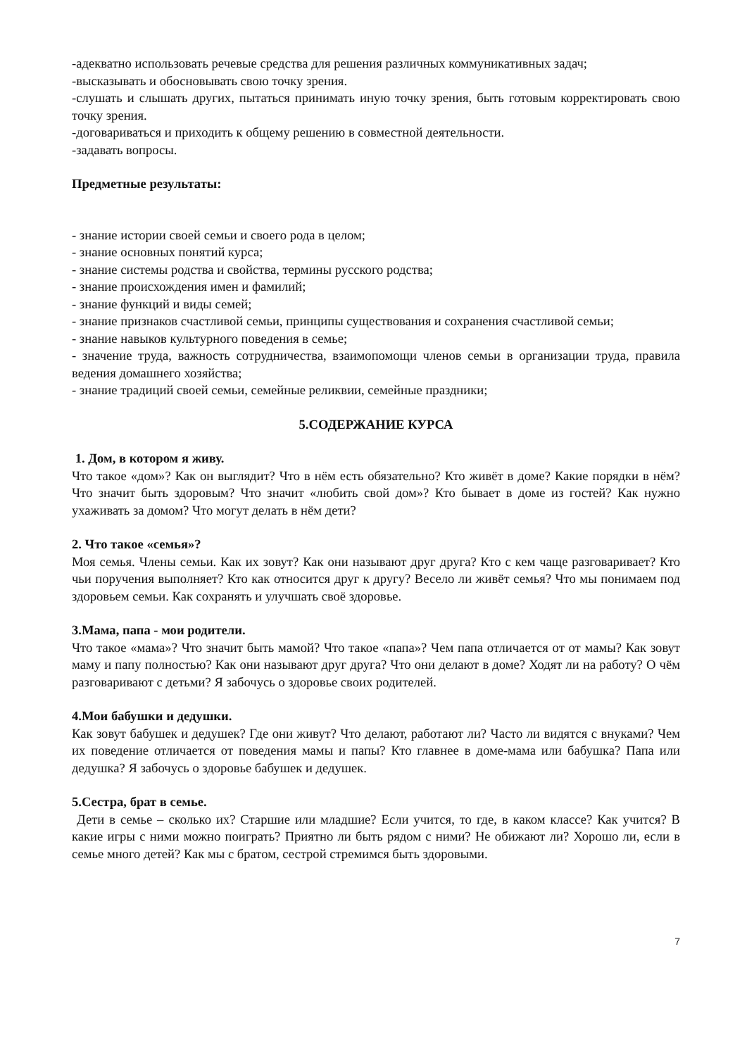-адекватно использовать речевые средства для решения различных коммуникативных задач;
-высказывать и обосновывать свою точку зрения.
-слушать и слышать других, пытаться принимать иную точку зрения, быть готовым корректировать свою точку зрения.
-договариваться и приходить к общему решению в совместной деятельности.
-задавать вопросы.
Предметные результаты:
- знание истории своей семьи и своего рода в целом;
- знание основных понятий курса;
- знание системы родства и свойства, термины русского родства;
- знание происхождения имен и фамилий;
- знание функций и виды семей;
- знание признаков счастливой семьи, принципы существования и сохранения счастливой семьи;
- знание навыков культурного поведения в семье;
- значение труда, важность сотрудничества, взаимопомощи членов семьи в организации труда, правила ведения домашнего хозяйства;
- знание традиций своей семьи, семейные реликвии, семейные праздники;
5.СОДЕРЖАНИЕ КУРСА
1. Дом, в котором я живу.
Что такое «дом»? Как он выглядит? Что в нём есть обязательно? Кто живёт в доме? Какие порядки в нём? Что значит быть здоровым? Что значит «любить свой дом»? Кто бывает в доме из гостей? Как нужно ухаживать за домом? Что могут делать в нём дети?
2. Что такое «семья»?
Моя семья. Члены семьи. Как их зовут? Как они называют друг друга? Кто с кем чаще разговаривает? Кто чьи поручения выполняет? Кто как относится друг к другу? Весело ли живёт семья? Что мы понимаем под здоровьем семьи. Как сохранять и улучшать своё здоровье.
3.Мама, папа - мои родители.
Что такое «мама»? Что значит быть мамой? Что такое «папа»? Чем папа отличается от от мамы? Как зовут маму и папу полностью? Как они называют друг друга? Что они делают в доме? Ходят ли на работу? О чём разговаривают с детьми? Я забочусь о здоровье своих родителей.
4.Мои бабушки и дедушки.
Как зовут бабушек и дедушек? Где они живут? Что делают, работают ли? Часто ли видятся с внуками? Чем их поведение отличается от поведения мамы и папы? Кто главнее в доме-мама или бабушка? Папа или дедушка? Я забочусь о здоровье бабушек и дедушек.
5.Сестра, брат в семье.
Дети в семье – сколько их? Старшие или младшие? Если учится, то где, в каком классе? Как учится? В какие игры с ними можно поиграть? Приятно ли быть рядом с ними? Не обижают ли? Хорошо ли, если в семье много детей? Как мы с братом, сестрой стремимся быть здоровыми.
7